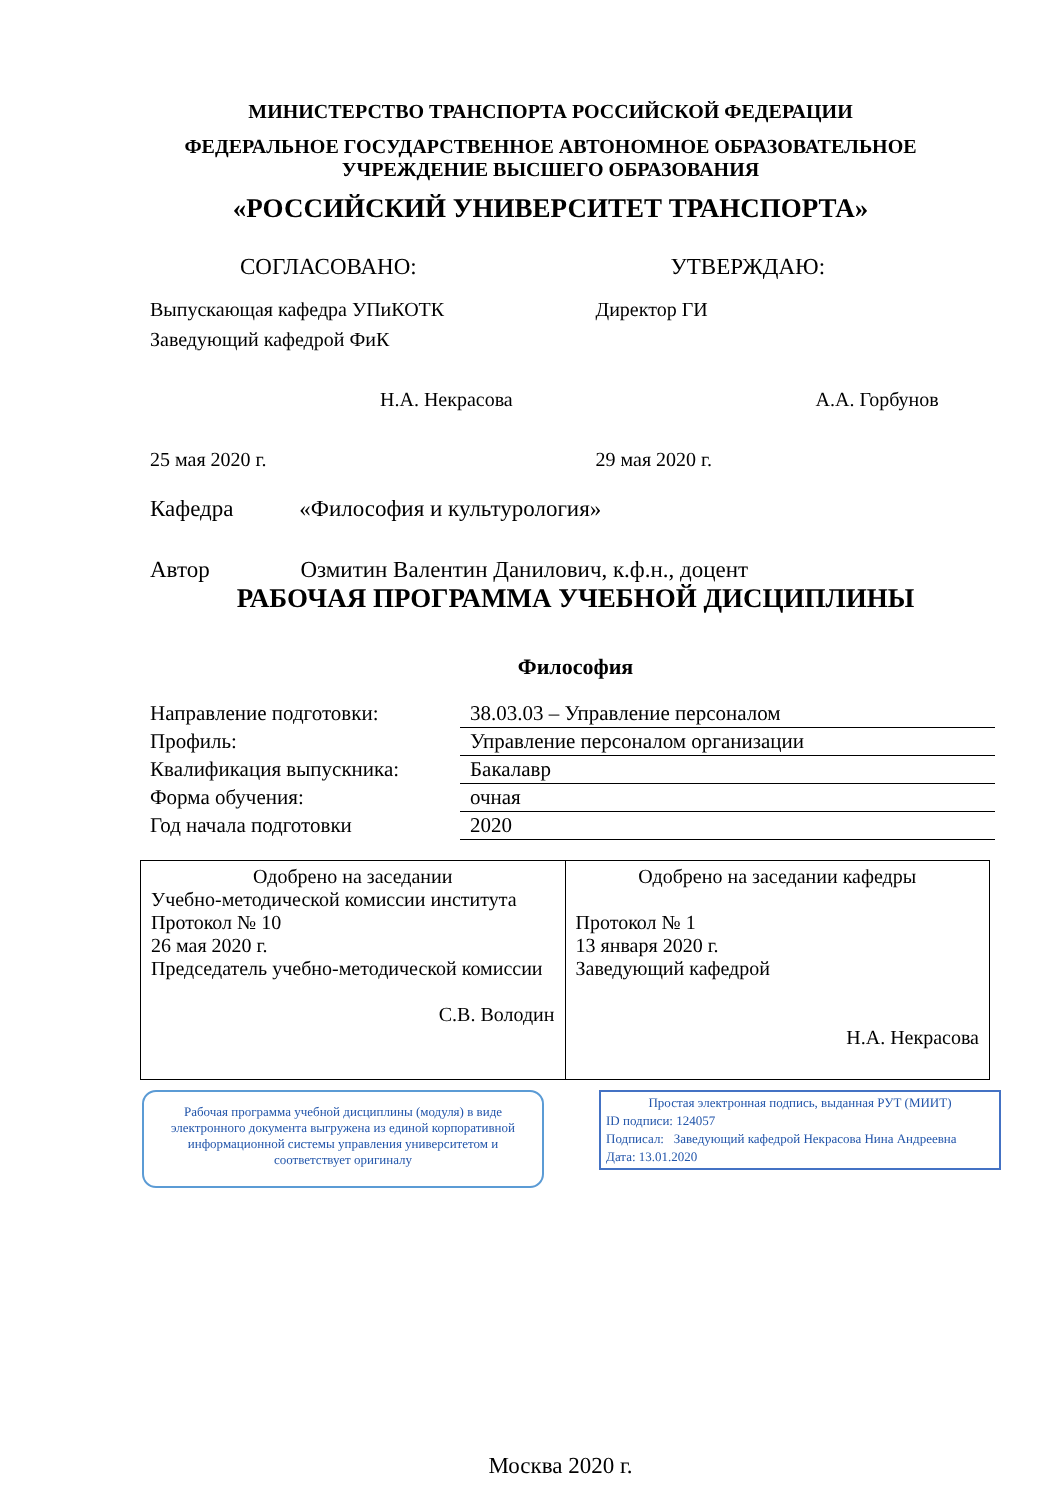МИНИСТЕРСТВО ТРАНСПОРТА РОССИЙСКОЙ ФЕДЕРАЦИИ
ФЕДЕРАЛЬНОЕ ГОСУДАРСТВЕННОЕ АВТОНОМНОЕ ОБРАЗОВАТЕЛЬНОЕ
УЧРЕЖДЕНИЕ ВЫСШЕГО ОБРАЗОВАНИЯ
«РОССИЙСКИЙ УНИВЕРСИТЕТ ТРАНСПОРТА»
СОГЛАСОВАНО: УТВЕРЖДАЮ:
Выпускающая кафедра УПиКОТК
Заведующий кафедрой ФиК
Н.А. Некрасова
25 мая 2020 г.
Директор ГИ
А.А. Горбунов
29 мая 2020 г.
Кафедра «Философия и культурология»
Автор Озмитин Валентин Данилович, к.ф.н., доцент
РАБОЧАЯ ПРОГРАММА УЧЕБНОЙ ДИСЦИПЛИНЫ
Философия
| Направление подготовки: | 38.03.03 – Управление персоналом |
| Профиль: | Управление персоналом организации |
| Квалификация выпускника: | Бакалавр |
| Форма обучения: | очная |
| Год начала подготовки | 2020 |
| Одобрено на заседании Учебно-методической комиссии института Протокол № 10 26 мая 2020 г. Председатель учебно-методической комиссии С.В. Володин | Одобрено на заседании кафедры Протокол № 1 13 января 2020 г. Заведующий кафедрой Н.А. Некрасова |
Рабочая программа учебной дисциплины (модуля) в виде электронного документа выгружена из единой корпоративной информационной системы управления университетом и соответствует оригиналу
Простая электронная подпись, выданная РУТ (МИИТ)
ID подписи: 124057
Подписал: Заведующий кафедрой Некрасова Нина Андреевна
Дата: 13.01.2020
Москва 2020 г.